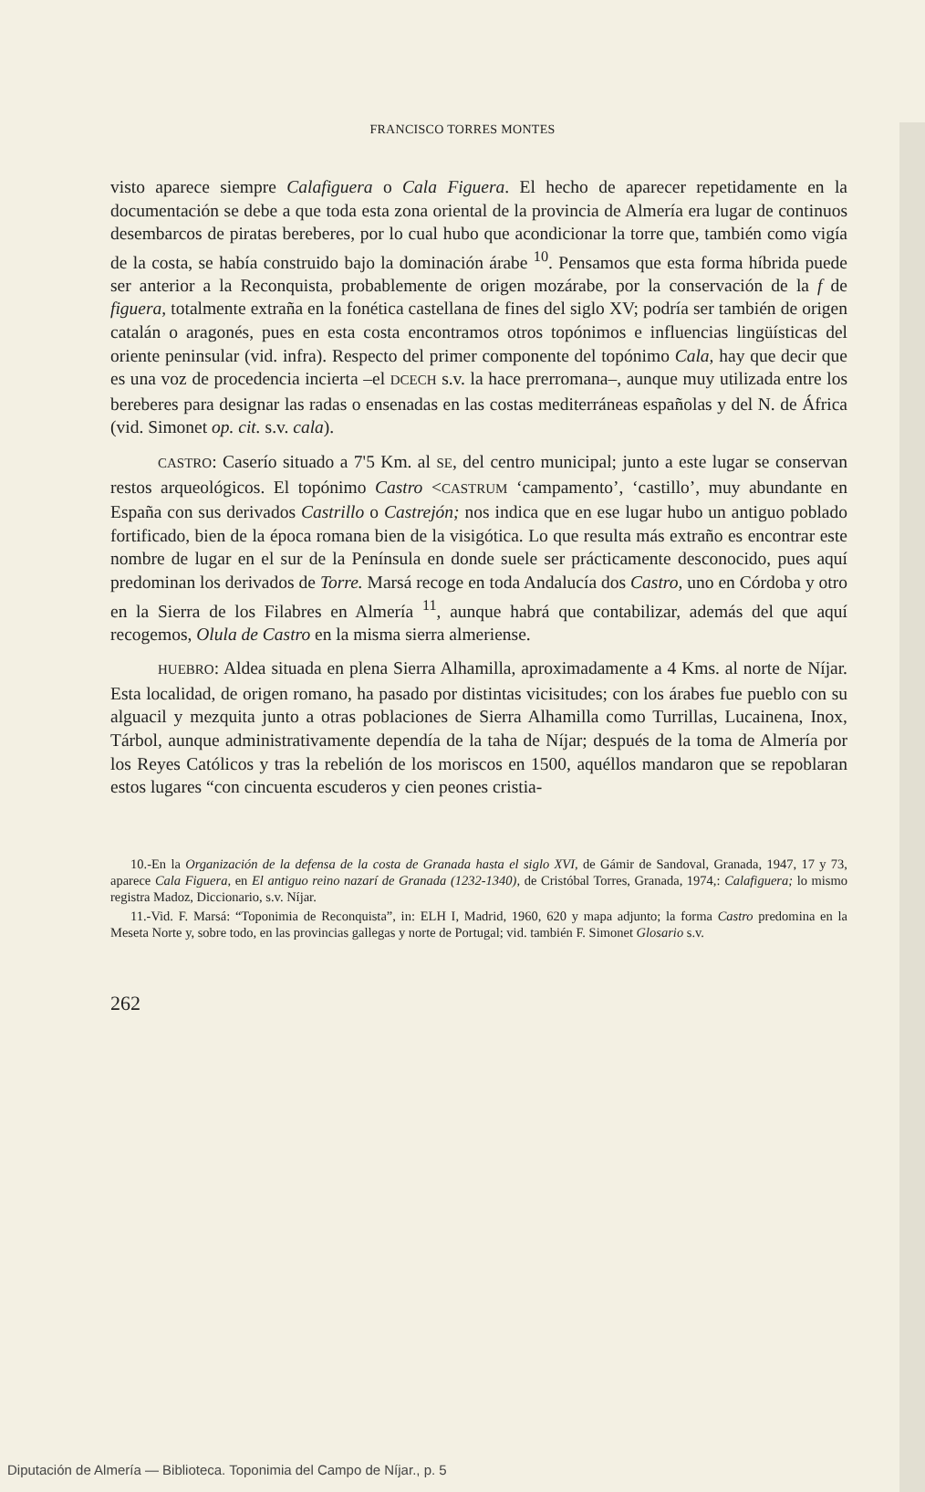FRANCISCO TORRES MONTES
visto aparece siempre Calafiguera o Cala Figuera. El hecho de aparecer repetidamente en la documentación se debe a que toda esta zona oriental de la provincia de Almería era lugar de continuos desembarcos de piratas bereberes, por lo cual hubo que acondicionar la torre que, también como vigía de la costa, se había construido bajo la dominación árabe <sup>10</sup>. Pensamos que esta forma híbrida puede ser anterior a la Reconquista, probablemente de origen mozárabe, por la conservación de la f de figuera, totalmente extraña en la fonética castellana de fines del siglo XV; podría ser también de origen catalán o aragonés, pues en esta costa encontramos otros topónimos e influencias lingüísticas del oriente peninsular (vid. infra). Respecto del primer componente del topónimo Cala, hay que decir que es una voz de procedencia incierta –el DCECH s.v. la hace prerromana–, aunque muy utilizada entre los bereberes para designar las radas o ensenadas en las costas mediterráneas españolas y del N. de África (vid. Simonet op. cit. s.v. cala).
CASTRO: Caserío situado a 7'5 Km. al SE, del centro municipal; junto a este lugar se conservan restos arqueológicos. El topónimo Castro <CASTRUM ‘campamento’, ‘castillo’, muy abundante en España con sus derivados Castrillo o Castrejón; nos indica que en ese lugar hubo un antiguo poblado fortificado, bien de la época romana bien de la visigótica. Lo que resulta más extraño es encontrar este nombre de lugar en el sur de la Península en donde suele ser prácticamente desconocido, pues aquí predominan los derivados de Torre. Marsá recoge en toda Andalucía dos Castro, uno en Córdoba y otro en la Sierra de los Filabres en Almería <sup>11</sup>, aunque habrá que contabilizar, además del que aquí recogemos, Olula de Castro en la misma sierra almeriense.
HUEBRO: Aldea situada en plena Sierra Alhamilla, aproximadamente a 4 Kms. al norte de Níjar. Esta localidad, de origen romano, ha pasado por distintas vicisitudes; con los árabes fue pueblo con su alguacil y mezquita junto a otras poblaciones de Sierra Alhamilla como Turrillas, Lucainena, Inox, Tárbol, aunque administrativamente dependía de la taha de Níjar; después de la toma de Almería por los Reyes Católicos y tras la rebelión de los moriscos en 1500, aquéllos mandaron que se repoblaran estos lugares “con cincuenta escuderos y cien peones cristia-
10.-En la Organización de la defensa de la costa de Granada hasta el siglo XVI, de Gámir de Sandoval, Granada, 1947, 17 y 73, aparece Cala Figuera, en El antiguo reino nazarí de Granada (1232-1340), de Cristóbal Torres, Granada, 1974,: Calafiguera; lo mismo registra Madoz, Diccionario, s.v. Níjar.
11.-Vid. F. Marsá: “Toponimia de Reconquista”, in: ELH I, Madrid, 1960, 620 y mapa adjunto; la forma Castro predomina en la Meseta Norte y, sobre todo, en las provincias gallegas y norte de Portugal; vid. también F. Simonet Glosario s.v.
262
Diputación de Almería — Biblioteca. Toponimia del Campo de Níjar., p. 5